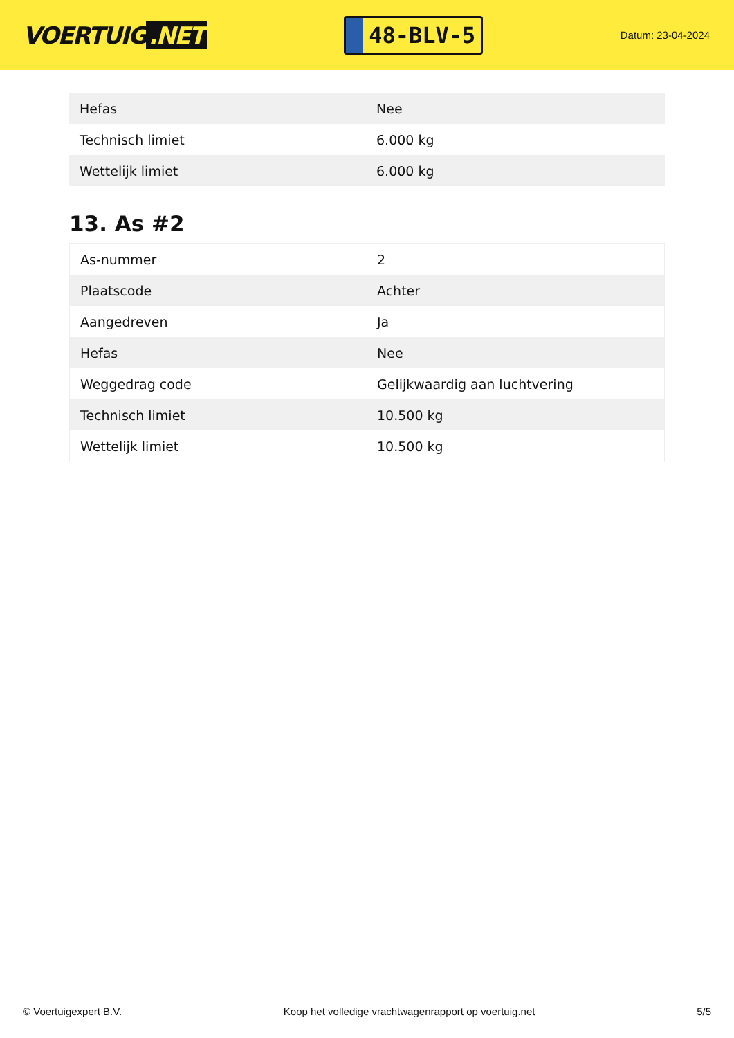VOERTUIG.NET
48-BLV-5
Datum: 23-04-2024
| Hefas | Nee |
| Technisch limiet | 6.000 kg |
| Wettelijk limiet | 6.000 kg |
13. As #2
| As-nummer | 2 |
| Plaatscode | Achter |
| Aangedreven | Ja |
| Hefas | Nee |
| Weggedrag code | Gelijkwaardig aan luchtvering |
| Technisch limiet | 10.500 kg |
| Wettelijk limiet | 10.500 kg |
© Voertuigexpert B.V. Koop het volledige vrachtwagenrapport op voertuig.net 5/5